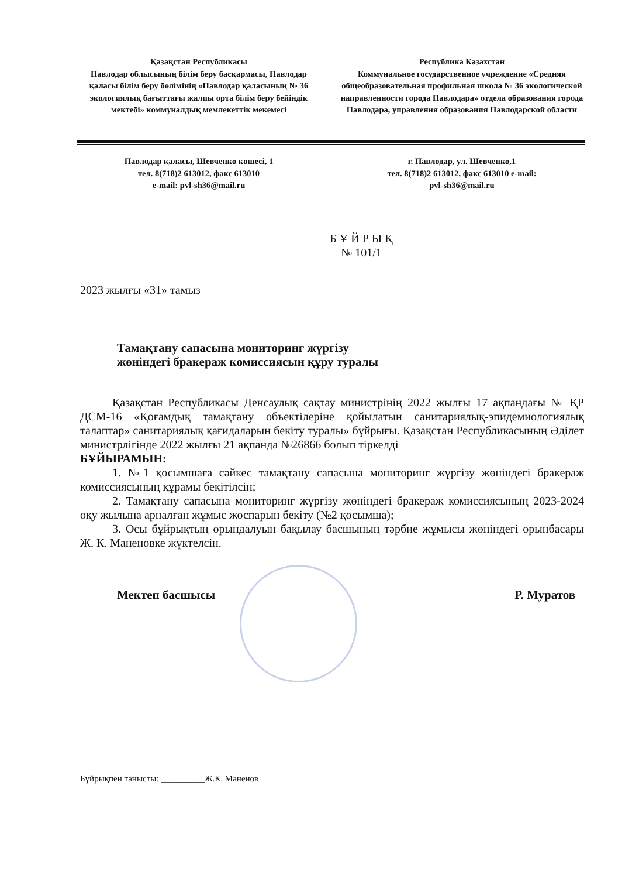Қазақстан Республикасы
Павлодар облысының білім беру басқармасы, Павлодар қаласы білім беру бөлімінің «Павлодар қаласының № 36 экологиялық бағыттағы жалпы орта білім беру бейіндік мектебі» коммуналдық мемлекеттік мекемесі
Республика Казахстан
Коммунальное государственное учреждение «Средняя общеобразовательная профильная школа № 36 экологической направленности города Павлодара» отдела образования города Павлодара, управления образования Павлодарской области
Павлодар қаласы, Шевченко көшесі, 1
тел. 8(718)2 613012, факс 613010
e-mail: pvl-sh36@mail.ru
г. Павлодар, ул. Шевченко,1
тел. 8(718)2 613012, факс 613010 e-mail:
pvl-sh36@mail.ru
Б Ұ Й Р Ы Қ
№ 101/1
2023 жылғы «31» тамыз
Тамақтану сапасына мониторинг жүргізу
жөніндегі бракераж комиссиясын құру туралы
Қазақстан Республикасы Денсаулық сақтау министрінің 2022 жылғы 17 ақпандағы № ҚР ДСМ-16 «Қоғамдық тамақтану объектілеріне қойылатын санитариялық-эпидемиологиялық талаптар» санитариялық қағидаларын бекіту туралы» бұйрығы. Қазақстан Республикасының Әділет министрлігінде 2022 жылғы 21 ақпанда №26866 болып тіркелді
БҰЙЫРАМЫН:
1. №1 қосымшаға сәйкес тамақтану сапасына мониторинг жүргізу жөніндегі бракераж комиссиясының құрамы бекітілсін;
2. Тамақтану сапасына мониторинг жүргізу жөніндегі бракераж комиссиясының 2023-2024 оқу жылына арналған жұмыс жоспарын бекіту (№2 қосымша);
3. Осы бұйрықтың орындалуын бақылау басшының тәрбие жұмысы жөніндегі орынбасары Ж. К. Маненовке жүктелсін.
Мектеп басшысы Р. Муратов
Бұйрықпен танысты: __________Ж.К. Маненов